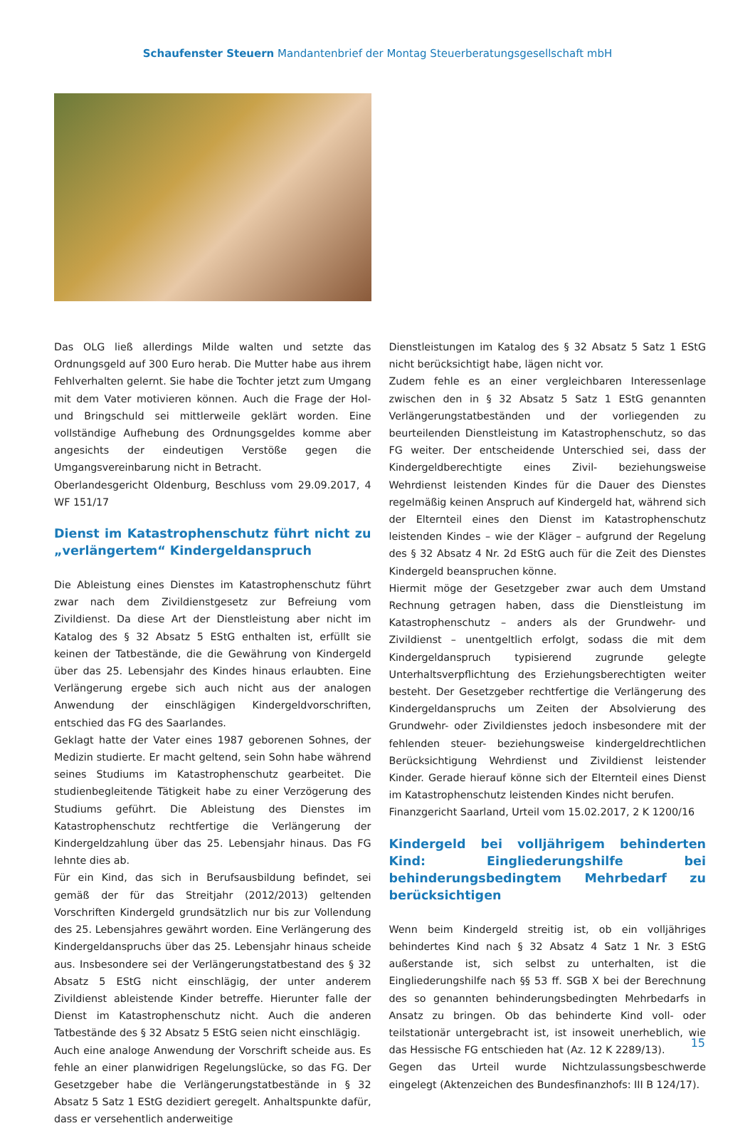Schaufenster Steuern Mandantenbrief der Montag Steuerberatungsgesellschaft mbH
Das OLG ließ allerdings Milde walten und setzte das Ordnungsgeld auf 300 Euro herab. Die Mutter habe aus ihrem Fehlverhalten gelernt. Sie habe die Tochter jetzt zum Umgang mit dem Vater motivieren können. Auch die Frage der Hol- und Bringschuld sei mittlerweile geklärt worden. Eine vollständige Aufhebung des Ordnungsgeldes komme aber angesichts der eindeutigen Verstöße gegen die Umgangsvereinbarung nicht in Betracht.
Oberlandesgericht Oldenburg, Beschluss vom 29.09.2017, 4 WF 151/17
Dienst im Katastrophenschutz führt nicht zu „verlängertem“ Kindergeldanspruch
Die Ableistung eines Dienstes im Katastrophenschutz führt zwar nach dem Zivildienstgesetz zur Befreiung vom Zivildienst. Da diese Art der Dienstleistung aber nicht im Katalog des § 32 Absatz 5 EStG enthalten ist, erfüllt sie keinen der Tatbestände, die die Gewährung von Kindergeld über das 25. Lebensjahr des Kindes hinaus erlaubten. Eine Verlängerung ergebe sich auch nicht aus der analogen Anwendung der einschlägigen Kindergeldvorschriften, entschied das FG des Saarlandes.
Geklagt hatte der Vater eines 1987 geborenen Sohnes, der Medizin studierte. Er macht geltend, sein Sohn habe während seines Studiums im Katastrophenschutz gearbeitet. Die studienbegleitende Tätigkeit habe zu einer Verzögerung des Studiums geführt. Die Ableistung des Dienstes im Katastrophenschutz rechtfertige die Verlängerung der Kindergeldzahlung über das 25. Lebensjahr hinaus. Das FG lehnte dies ab.
Für ein Kind, das sich in Berufsausbildung befindet, sei gemäß der für das Streitjahr (2012/2013) geltenden Vorschriften Kindergeld grundsätzlich nur bis zur Vollendung des 25. Lebensjahres gewährt worden. Eine Verlängerung des Kindergeldanspruchs über das 25. Lebensjahr hinaus scheide aus. Insbesondere sei der Verlängerungstatbestand des § 32 Absatz 5 EStG nicht einschlägig, der unter anderem Zivildienst ableistende Kinder betreffe. Hierunter falle der Dienst im Katastrophenschutz nicht. Auch die anderen Tatbestände des § 32 Absatz 5 EStG seien nicht einschlägig.
Auch eine analoge Anwendung der Vorschrift scheide aus. Es fehle an einer planwidrigen Regelungslücke, so das FG. Der Gesetzgeber habe die Verlängerungstatbestände in § 32 Absatz 5 Satz 1 EStG dezidiert geregelt. Anhaltspunkte dafür, dass er versehentlich anderweitige
Dienstleistungen im Katalog des § 32 Absatz 5 Satz 1 EStG nicht berücksichtigt habe, lägen nicht vor.
Zudem fehle es an einer vergleichbaren Interessenlage zwischen den in § 32 Absatz 5 Satz 1 EStG genannten Verlängerungstatbeständen und der vorliegenden zu beurteilenden Dienstleistung im Katastrophenschutz, so das FG weiter. Der entscheidende Unterschied sei, dass der Kindergeldberechtigte eines Zivil- beziehungsweise Wehrdienst leistenden Kindes für die Dauer des Dienstes regelmäßig keinen Anspruch auf Kindergeld hat, während sich der Elternteil eines den Dienst im Katastrophenschutz leistenden Kindes – wie der Kläger – aufgrund der Regelung des § 32 Absatz 4 Nr. 2d EStG auch für die Zeit des Dienstes Kindergeld beanspruchen könne.
Hiermit möge der Gesetzgeber zwar auch dem Umstand Rechnung getragen haben, dass die Dienstleistung im Katastrophenschutz – anders als der Grundwehr- und Zivildienst – unentgeltlich erfolgt, sodass die mit dem Kindergeldanspruch typisierend zugrunde gelegte Unterhaltsverpflichtung des Erziehungsberechtigten weiter besteht. Der Gesetzgeber rechtfertige die Verlängerung des Kindergeldanspruchs um Zeiten der Absolvierung des Grundwehr- oder Zivildienstes jedoch insbesondere mit der fehlenden steuer- beziehungsweise kindergeldrechtlichen Berücksichtigung Wehrdienst und Zivildienst leistender Kinder. Gerade hierauf könne sich der Elternteil eines Dienst im Katastrophenschutz leistenden Kindes nicht berufen.
Finanzgericht Saarland, Urteil vom 15.02.2017, 2 K 1200/16
Kindergeld bei volljährigem behinderten Kind: Eingliederungshilfe bei behinderungsbedingtem Mehrbedarf zu berücksichtigen
Wenn beim Kindergeld streitig ist, ob ein volljähriges behindertes Kind nach § 32 Absatz 4 Satz 1 Nr. 3 EStG außerstande ist, sich selbst zu unterhalten, ist die Eingliederungshilfe nach §§ 53 ff. SGB X bei der Berechnung des so genannten behinderungsbedingten Mehrbedarfs in Ansatz zu bringen. Ob das behinderte Kind voll- oder teilstationär untergebracht ist, ist insoweit unerheblich, wie das Hessische FG entschieden hat (Az. 12 K 2289/13).
Gegen das Urteil wurde Nichtzulassungsbeschwerde eingelegt (Aktenzeichen des Bundesfinanzhofs: III B 124/17).
15